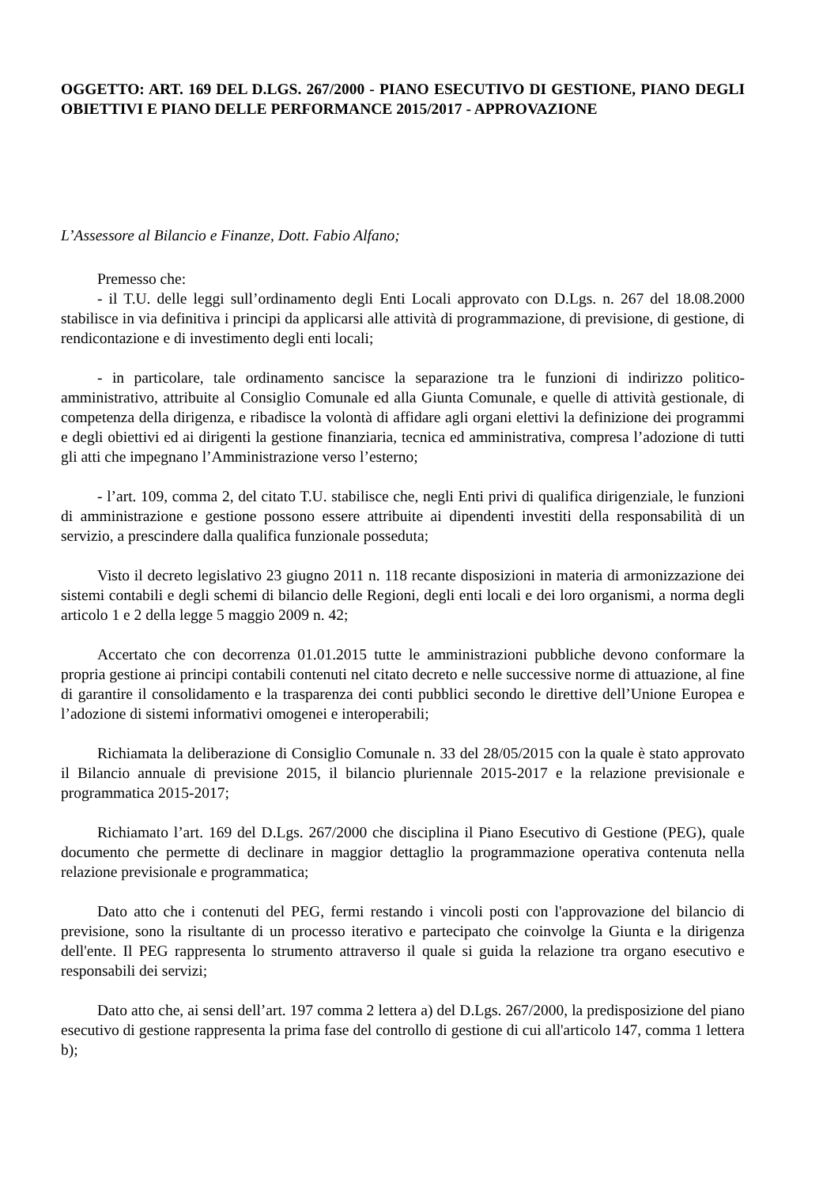OGGETTO: ART. 169 DEL D.LGS. 267/2000 - PIANO ESECUTIVO DI GESTIONE, PIANO DEGLI OBIETTIVI E PIANO DELLE PERFORMANCE 2015/2017 - APPROVAZIONE
L’Assessore al Bilancio e Finanze, Dott. Fabio Alfano;
Premesso che:
- il T.U. delle leggi sull’ordinamento degli Enti Locali approvato con D.Lgs. n. 267 del 18.08.2000 stabilisce in via definitiva i principi da applicarsi alle attività di programmazione, di previsione, di gestione, di rendicontazione e di investimento degli enti locali;
- in particolare, tale ordinamento sancisce la separazione tra le funzioni di indirizzo politico-amministrativo, attribuite al Consiglio Comunale ed alla Giunta Comunale, e quelle di attività gestionale, di competenza della dirigenza, e ribadisce la volontà di affidare agli organi elettivi la definizione dei programmi e degli obiettivi ed ai dirigenti la gestione finanziaria, tecnica ed amministrativa, compresa l’adozione di tutti gli atti che impegnano l’Amministrazione verso l’esterno;
- l’art. 109, comma 2, del citato T.U. stabilisce che, negli Enti privi di qualifica dirigenziale, le funzioni di amministrazione e gestione possono essere attribuite ai dipendenti investiti della responsabilità di un servizio, a prescindere dalla qualifica funzionale posseduta;
Visto il decreto legislativo 23 giugno 2011 n. 118 recante disposizioni in materia di armonizzazione dei sistemi contabili e degli schemi di bilancio delle Regioni, degli enti locali e dei loro organismi, a norma degli articolo 1 e 2 della legge 5 maggio 2009 n. 42;
Accertato che con decorrenza 01.01.2015 tutte le amministrazioni pubbliche devono conformare la propria gestione ai principi contabili contenuti nel citato decreto e nelle successive norme di attuazione, al fine di garantire il consolidamento e la trasparenza dei conti pubblici secondo le direttive dell’Unione Europea e l’adozione di sistemi informativi omogenei e interoperabili;
Richiamata la deliberazione di Consiglio Comunale n. 33 del 28/05/2015 con la quale è stato approvato il Bilancio annuale di previsione 2015, il bilancio pluriennale 2015-2017 e la relazione previsionale e programmatica 2015-2017;
Richiamato l’art. 169 del D.Lgs. 267/2000 che disciplina il Piano Esecutivo di Gestione (PEG), quale documento che permette di declinare in maggior dettaglio la programmazione operativa contenuta nella relazione previsionale e programmatica;
Dato atto che i contenuti del PEG, fermi restando i vincoli posti con l'approvazione del bilancio di previsione, sono la risultante di un processo iterativo e partecipato che coinvolge la Giunta e la dirigenza dell'ente. Il PEG rappresenta lo strumento attraverso il quale si guida la relazione tra organo esecutivo e responsabili dei servizi;
Dato atto che, ai sensi dell’art. 197 comma 2 lettera a) del D.Lgs. 267/2000, la predisposizione del piano esecutivo di gestione rappresenta la prima fase del controllo di gestione di cui all'articolo 147, comma 1 lettera b);